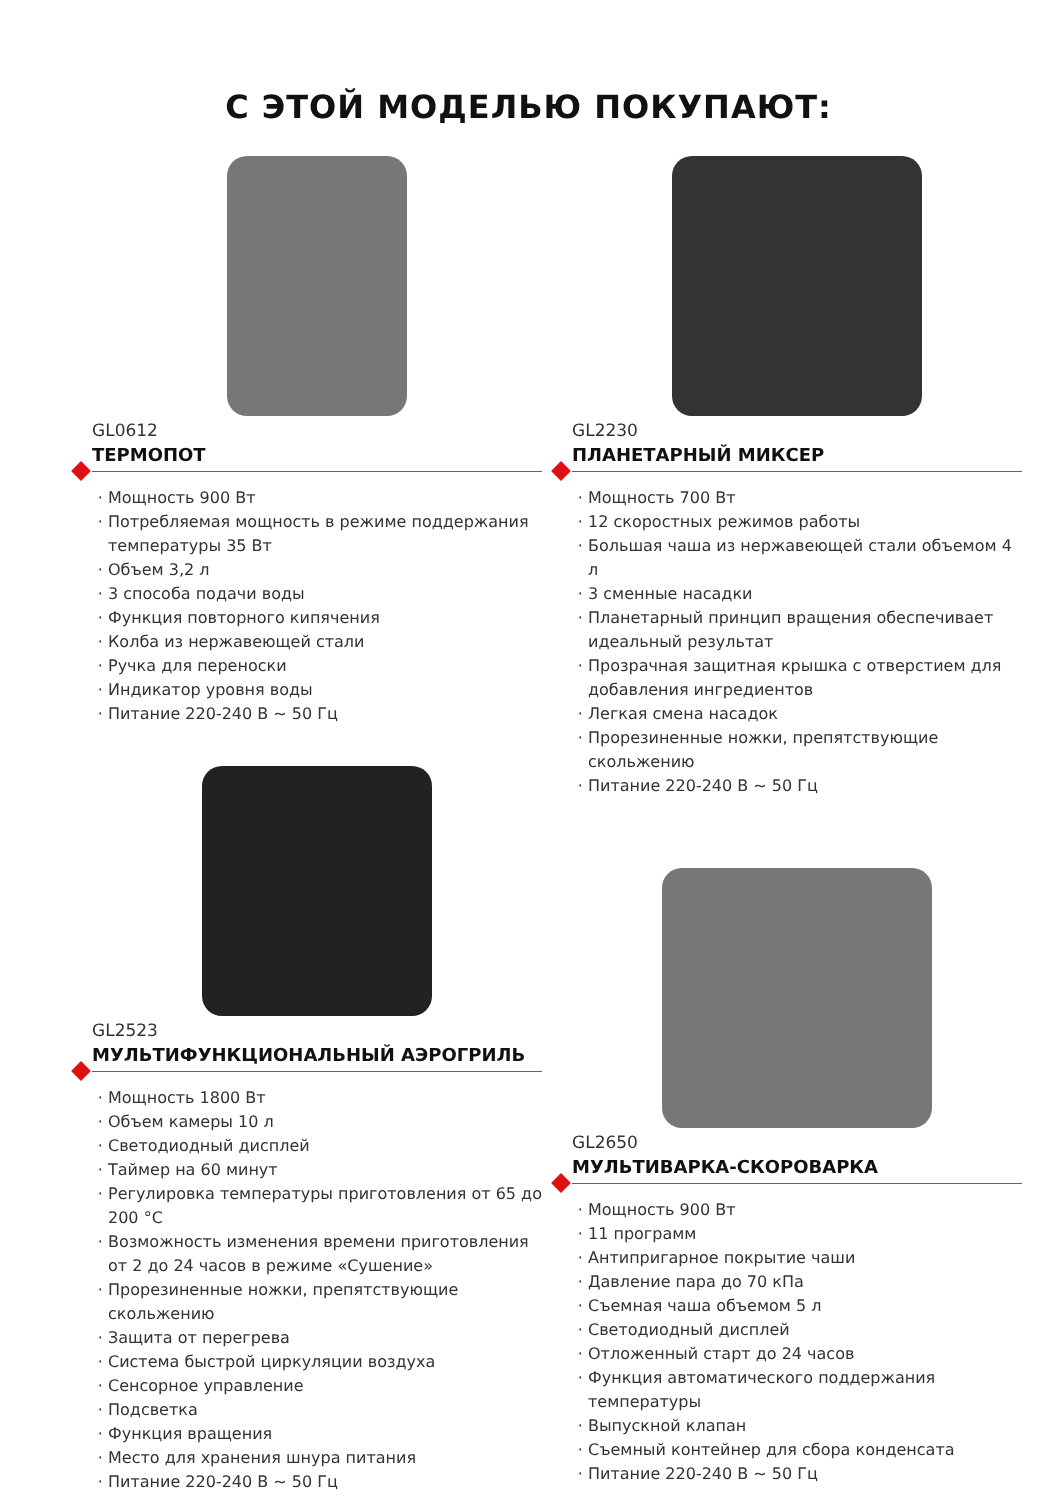С ЭТОЙ МОДЕЛЬЮ ПОКУПАЮТ:
GL0612
ТЕРМОПОТ
Мощность 900 Вт
Потребляемая мощность в режиме поддержания температуры 35 Вт
Объем 3,2 л
3 способа подачи воды
Функция повторного кипячения
Колба из нержавеющей стали
Ручка для переноски
Индикатор уровня воды
Питание 220-240 В ~ 50 Гц
GL2523
МУЛЬТИФУНКЦИОНАЛЬНЫЙ АЭРОГРИЛЬ
Мощность 1800 Вт
Объем камеры 10 л
Светодиодный дисплей
Таймер на 60 минут
Регулировка температуры приготовления от 65 до 200 °C
Возможность изменения времени приготовления от 2 до 24 часов в режиме «Сушение»
Прорезиненные ножки, препятствующие скольжению
Защита от перегрева
Система быстрой циркуляции воздуха
Сенсорное управление
Подсветка
Функция вращения
Место для хранения шнура питания
Питание 220-240 В ~ 50 Гц
GL2230
ПЛАНЕТАРНЫЙ МИКСЕР
Мощность 700 Вт
12 скоростных режимов работы
Большая чаша из нержавеющей стали объемом 4 л
3 сменные насадки
Планетарный принцип вращения обеспечивает идеальный результат
Прозрачная защитная крышка с отверстием для добавления ингредиентов
Легкая смена насадок
Прорезиненные ножки, препятствующие скольжению
Питание 220-240 В ~ 50 Гц
GL2650
МУЛЬТИВАРКА-СКОРОВАРКА
Мощность 900 Вт
11 программ
Антипригарное покрытие чаши
Давление пара до 70 кПа
Съемная чаша объемом 5 л
Светодиодный дисплей
Отложенный старт до 24 часов
Функция автоматического поддержания температуры
Выпускной клапан
Съемный контейнер для сбора конденсата
Питание 220-240 В ~ 50 Гц